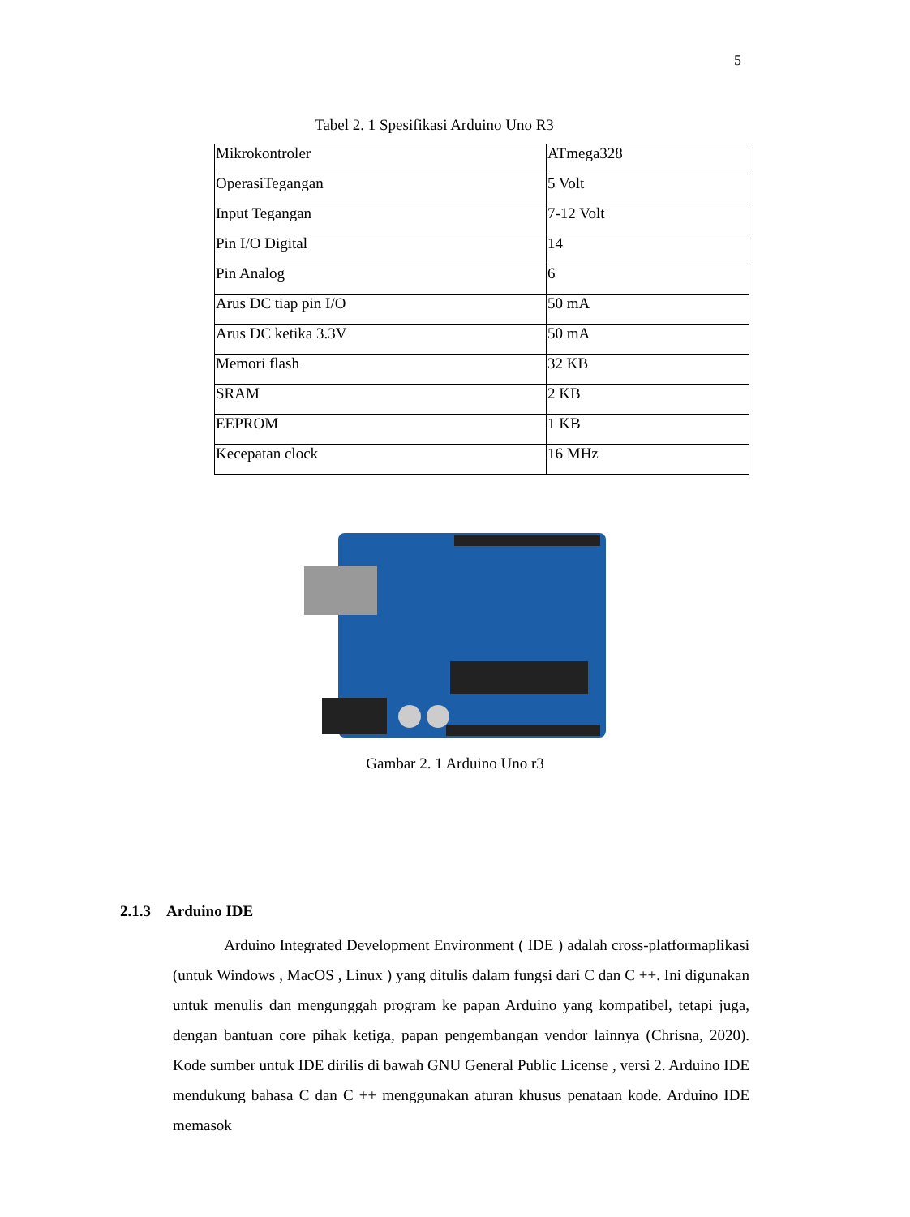5
Tabel 2. 1 Spesifikasi Arduino Uno R3
| Mikrokontroler | ATmega328 |
| OperasiTegangan | 5 Volt |
| Input Tegangan | 7-12 Volt |
| Pin I/O Digital | 14 |
| Pin Analog | 6 |
| Arus DC tiap pin I/O | 50 mA |
| Arus DC ketika 3.3V | 50 mA |
| Memori flash | 32 KB |
| SRAM | 2 KB |
| EEPROM | 1 KB |
| Kecepatan clock | 16 MHz |
Gambar 2. 1 Arduino Uno r3
2.1.3 Arduino IDE
Arduino Integrated Development Environment ( IDE ) adalah cross-platformaplikasi (untuk Windows , MacOS , Linux ) yang ditulis dalam fungsi dari C dan C ++. Ini digunakan untuk menulis dan mengunggah program ke papan Arduino yang kompatibel, tetapi juga, dengan bantuan core pihak ketiga, papan pengembangan vendor lainnya (Chrisna, 2020). Kode sumber untuk IDE dirilis di bawah GNU General Public License , versi 2. Arduino IDE mendukung bahasa C dan C ++ menggunakan aturan khusus penataan kode. Arduino IDE memasok